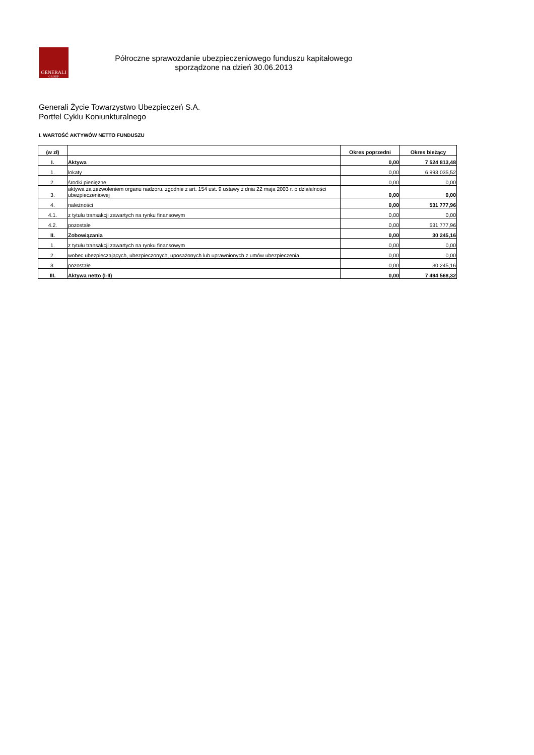GENERALI
GROUP
Półroczne sprawozdanie ubezpieczeniowego funduszu kapitałowego
sporządzone na dzień 30.06.2013
Generali Życie Towarzystwo Ubezpieczeń S.A.
Portfel Cyklu Koniunkturalnego
I. WARTOŚĆ AKTYWÓW NETTO FUNDUSZU
| (w zł) | | Okres poprzedni | Okres bieżący |
| --- | --- | --- | --- |
| I. | Aktywa | 0,00 | 7 524 813,48 |
| 1. | lokaty | 0,00 | 6 993 035,52 |
| 2. | środki pieniężne | 0,00 | 0,00 |
| 3. | aktywa za zezwoleniem organu nadzoru, zgodnie z art. 154 ust. 9 ustawy z dnia 22 maja 2003 r. o działalności ubezpieczeniowej | 0,00 | 0,00 |
| 4. | należności | 0,00 | 531 777,96 |
| 4.1. | z tytułu transakcji zawartych na rynku finansowym | 0,00 | 0,00 |
| 4.2. | pozostałe | 0,00 | 531 777,96 |
| II. | Zobowiązania | 0,00 | 30 245,16 |
| 1. | z tytułu transakcji zawartych na rynku finansowym | 0,00 | 0,00 |
| 2. | wobec ubezpieczających, ubezpieczonych, uposażonych lub uprawnionych z umów ubezpieczenia | 0,00 | 0,00 |
| 3. | pozostałe | 0,00 | 30 245,16 |
| III. | Aktywa netto (I-II) | 0,00 | 7 494 568,32 |